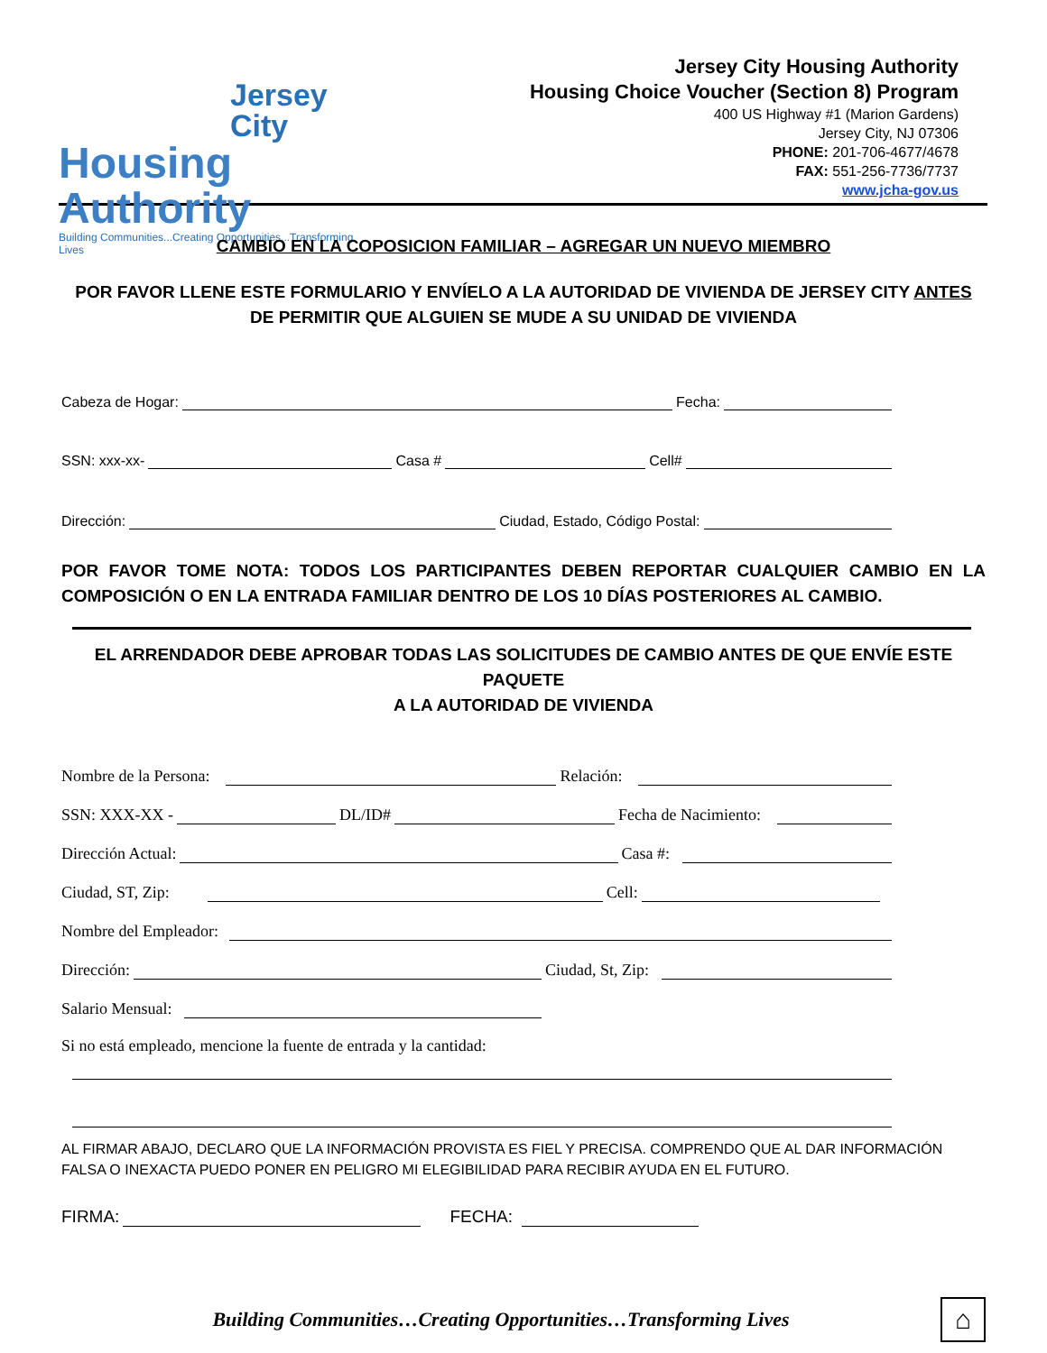Jersey City
Housing Authority
Building Communities...Creating Opportunities...Transforming Lives
Jersey City Housing Authority
Housing Choice Voucher (Section 8) Program
400 US Highway #1 (Marion Gardens)
Jersey City, NJ 07306
PHONE: 201-706-4677/4678
FAX: 551-256-7736/7737
www.jcha-gov.us
CAMBIO EN LA COPOSICION FAMILIAR – AGREGAR UN NUEVO MIEMBRO
POR FAVOR LLENE ESTE FORMULARIO Y ENVÍELO A LA AUTORIDAD DE VIVIENDA DE JERSEY CITY ANTES
DE PERMITIR QUE ALGUIEN SE MUDE A SU UNIDAD DE VIVIENDA
Cabeza de Hogar:
Fecha:
SSN: xxx-xx-
Casa #
Cell#
Dirección:
Ciudad, Estado, Código Postal:
POR FAVOR TOME NOTA: TODOS LOS PARTICIPANTES DEBEN REPORTAR CUALQUIER CAMBIO EN LA COMPOSICIÓN O EN LA ENTRADA FAMILIAR DENTRO DE LOS 10 DÍAS POSTERIORES AL CAMBIO.
EL ARRENDADOR DEBE APROBAR TODAS LAS SOLICITUDES DE CAMBIO ANTES DE QUE ENVÍE ESTE PAQUETE
A LA AUTORIDAD DE VIVIENDA
Nombre de la Persona:
Relación:
SSN: XXX-XX -
DL/ID#
Fecha de Nacimiento:
Dirección Actual:
Casa #:
Ciudad, ST, Zip:
Cell:
Nombre del Empleador:
Dirección:
Ciudad, St, Zip:
Salario Mensual:
Si no está empleado, mencione la fuente de entrada y la cantidad:
AL FIRMAR ABAJO, DECLARO QUE LA INFORMACIÓN PROVISTA ES FIEL Y PRECISA. COMPRENDO QUE AL DAR INFORMACIÓN FALSA O INEXACTA PUEDO PONER EN PELIGRO MI ELEGIBILIDAD PARA RECIBIR AYUDA EN EL FUTURO.
FIRMA:
FECHA:
Building Communities…Creating Opportunities…Transforming Lives
⌂